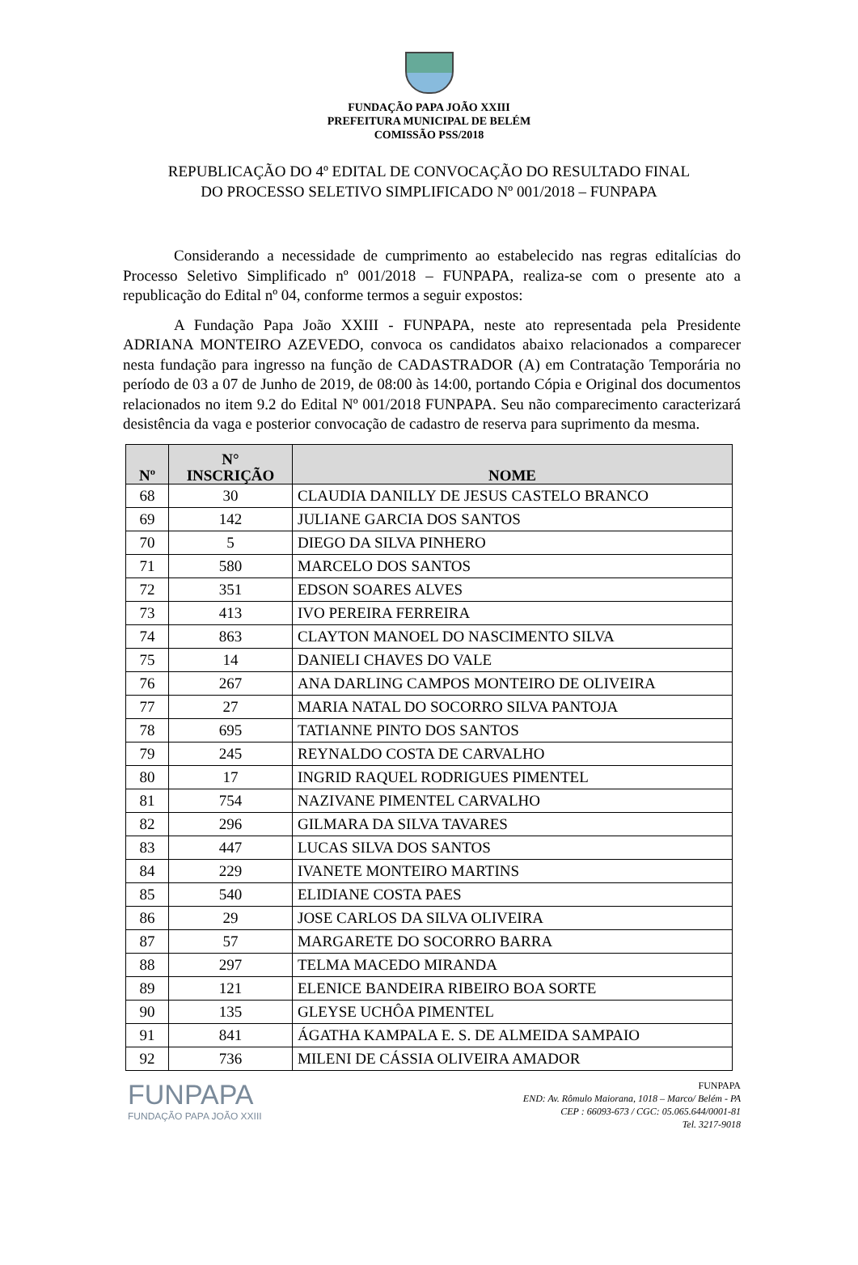FUNDAÇÃO PAPA JOÃO XXIII
PREFEITURA MUNICIPAL DE BELÉM
COMISSÃO PSS/2018
REPUBLICAÇÃO DO 4º EDITAL DE CONVOCAÇÃO DO RESULTADO FINAL
DO PROCESSO SELETIVO SIMPLIFICADO Nº 001/2018 – FUNPAPA
Considerando a necessidade de cumprimento ao estabelecido nas regras editalícias do Processo Seletivo Simplificado nº 001/2018 – FUNPAPA, realiza-se com o presente ato a republicação do Edital nº 04, conforme termos a seguir expostos:
A Fundação Papa João XXIII - FUNPAPA, neste ato representada pela Presidente ADRIANA MONTEIRO AZEVEDO, convoca os candidatos abaixo relacionados a comparecer nesta fundação para ingresso na função de CADASTRADOR (A) em Contratação Temporária no período de 03 a 07 de Junho de 2019, de 08:00 às 14:00, portando Cópia e Original dos documentos relacionados no item 9.2 do Edital Nº 001/2018 FUNPAPA. Seu não comparecimento caracterizará desistência da vaga e posterior convocação de cadastro de reserva para suprimento da mesma.
| Nº | N° INSCRIÇÃO | NOME |
| --- | --- | --- |
| 68 | 30 | CLAUDIA DANILLY DE JESUS CASTELO BRANCO |
| 69 | 142 | JULIANE GARCIA DOS SANTOS |
| 70 | 5 | DIEGO DA SILVA PINHERO |
| 71 | 580 | MARCELO DOS SANTOS |
| 72 | 351 | EDSON SOARES ALVES |
| 73 | 413 | IVO PEREIRA FERREIRA |
| 74 | 863 | CLAYTON MANOEL DO NASCIMENTO SILVA |
| 75 | 14 | DANIELI CHAVES DO VALE |
| 76 | 267 | ANA DARLING CAMPOS MONTEIRO DE OLIVEIRA |
| 77 | 27 | MARIA NATAL DO SOCORRO SILVA PANTOJA |
| 78 | 695 | TATIANNE PINTO DOS SANTOS |
| 79 | 245 | REYNALDO COSTA DE CARVALHO |
| 80 | 17 | INGRID RAQUEL RODRIGUES PIMENTEL |
| 81 | 754 | NAZIVANE PIMENTEL CARVALHO |
| 82 | 296 | GILMARA DA SILVA TAVARES |
| 83 | 447 | LUCAS SILVA DOS SANTOS |
| 84 | 229 | IVANETE MONTEIRO MARTINS |
| 85 | 540 | ELIDIANE COSTA PAES |
| 86 | 29 | JOSE CARLOS DA SILVA OLIVEIRA |
| 87 | 57 | MARGARETE DO SOCORRO BARRA |
| 88 | 297 | TELMA MACEDO MIRANDA |
| 89 | 121 | ELENICE BANDEIRA RIBEIRO BOA SORTE |
| 90 | 135 | GLEYSE UCHÔA PIMENTEL |
| 91 | 841 | ÁGATHA KAMPALA E. S. DE ALMEIDA SAMPAIO |
| 92 | 736 | MILENI DE CÁSSIA OLIVEIRA AMADOR |
FUNPAPA
FUNDAÇÃO PAPA JOÃO XXIII
FUNPAPA
END: Av. Rômulo Maiorana, 1018 – Marco/ Belém - PA
CEP : 66093-673 / CGC: 05.065.644/0001-81
Tel. 3217-9018